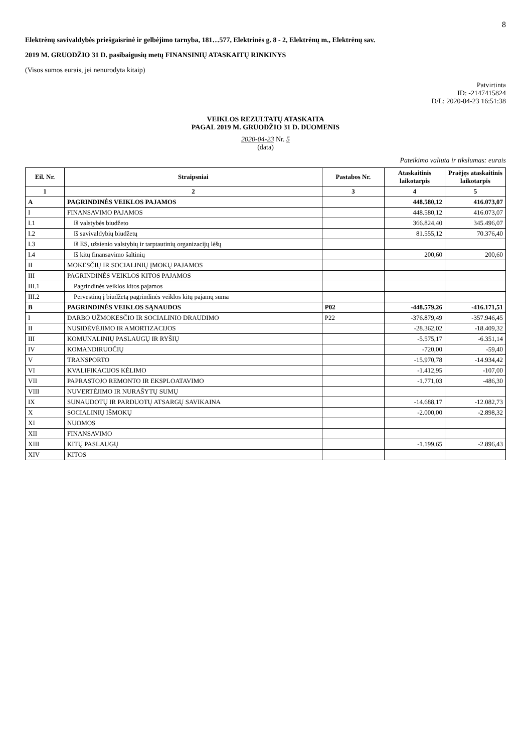8
Elektrėnų savivaldybės priešgaisrinė ir gelbėjimo tarnyba, 181…577, Elektrinės g. 8 - 2, Elektrėnų m., Elektrėnų sav.
2019 M. GRUODŽIO 31 D. pasibaigusių metų FINANSINIŲ ATASKAITŲ RINKINYS
(Visos sumos eurais, jei nenurodyta kitaip)
Patvirtinta
ID: -2147415824
D/L: 2020-04-23 16:51:38
VEIKLOS REZULTATŲ ATASKAITA
PAGAL 2019 M. GRUODŽIO 31 D. DUOMENIS
2020-04-23 Nr. 5
(data)
Pateikimo valiuta ir tikslumas: eurais
| Eil. Nr. | Straipsniai | Pastabos Nr. | Ataskaitinis laikotarpis | Praėjęs ataskaitinis laikotarpis |
| --- | --- | --- | --- | --- |
| 1 | 2 | 3 | 4 | 5 |
| A | PAGRINDINĖS VEIKLOS PAJAMOS | | 448.580,12 | 416.073,07 |
| I | FINANSAVIMO PAJAMOS | | 448.580,12 | 416.073,07 |
| I.1 | Iš valstybės biudžeto | | 366.824,40 | 345.496,07 |
| I.2 | Iš savivaldybių biudžetų | | 81.555,12 | 70.376,40 |
| I.3 | Iš ES, užsienio valstybių ir tarptautinių organizacijų lėšų | | | |
| I.4 | Iš kitų finansavimo šaltinių | | 200,60 | 200,60 |
| II | MOKESČIŲ IR SOCIALINIŲ ĮMOKŲ PAJAMOS | | | |
| III | PAGRINDINĖS VEIKLOS KITOS PAJAMOS | | | |
| III.1 | Pagrindinės veiklos kitos pajamos | | | |
| III.2 | Pervestinų į biudžetą pagrindinės veiklos kitų pajamų suma | | | |
| B | PAGRINDINĖS VEIKLOS SĄNAUDOS | P02 | -448.579,26 | -416.171,51 |
| I | DARBO UŽMOKESČIO IR SOCIALINIO DRAUDIMO | P22 | -376.879,49 | -357.946,45 |
| II | NUSIDĖVĖJIMO IR AMORTIZACIJOS | | -28.362,02 | -18.409,32 |
| III | KOMUNALINIŲ PASLAUGŲ IR RYŠIŲ | | -5.575,17 | -6.351,14 |
| IV | KOMANDIRUOČIŲ | | -720,00 | -59,40 |
| V | TRANSPORTO | | -15.970,78 | -14.934,42 |
| VI | KVALIFIKACIJOS KĖLIMO | | -1.412,95 | -107,00 |
| VII | PAPRASTOJO REMONTO IR EKSPLOATAVIMO | | -1.771,03 | -486,30 |
| VIII | NUVERTĖJIMO IR NURAŠYTŲ SUMŲ | | | |
| IX | SUNAUDOTŲ IR PARDUOTŲ ATSARGŲ SAVIKAINA | | -14.688,17 | -12.082,73 |
| X | SOCIALINIŲ IŠMOKŲ | | -2.000,00 | -2.898,32 |
| XI | NUOMOS | | | |
| XII | FINANSAVIMO | | | |
| XIII | KITŲ PASLAUGŲ | | -1.199,65 | -2.896,43 |
| XIV | KITOS | | | |